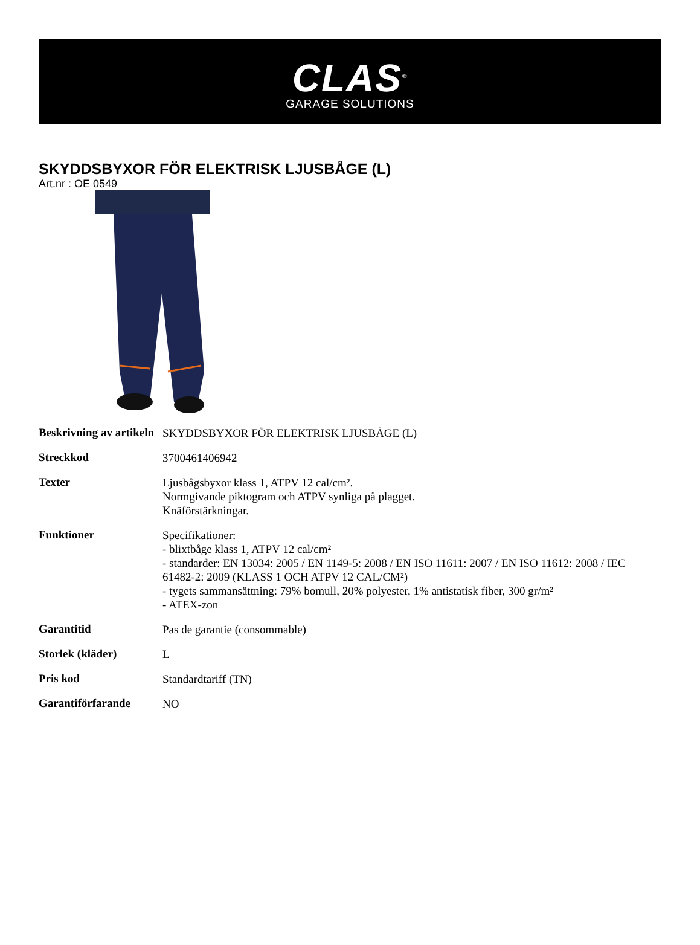CLAS<sup>®</sup>
GARAGE SOLUTIONS
SKYDDSBYXOR FÖR ELEKTRISK LJUSBÅGE (L)
Art.nr : OE 0549
| Beskrivning av artikeln | SKYDDSBYXOR FÖR ELEKTRISK LJUSBÅGE (L) |
| Streckkod | 3700461406942 |
| Texter | Ljusbågsbyxor klass 1, ATPV 12 cal/cm². Normgivande piktogram och ATPV synliga på plagget. Knäförstärkningar. |
| Funktioner | Specifikationer: - blixtbåge klass 1, ATPV 12 cal/cm² - standarder: EN 13034: 2005 / EN 1149-5: 2008 / EN ISO 11611: 2007 / EN ISO 11612: 2008 / IEC 61482-2: 2009 (KLASS 1 OCH ATPV 12 CAL/CM²) - tygets sammansättning: 79% bomull, 20% polyester, 1% antistatisk fiber, 300 gr/m² - ATEX-zon |
| Garantitid | Pas de garantie (consommable) |
| Storlek (kläder) | L |
| Pris kod | Standardtariff (TN) |
| Garantiförfarande | NO |